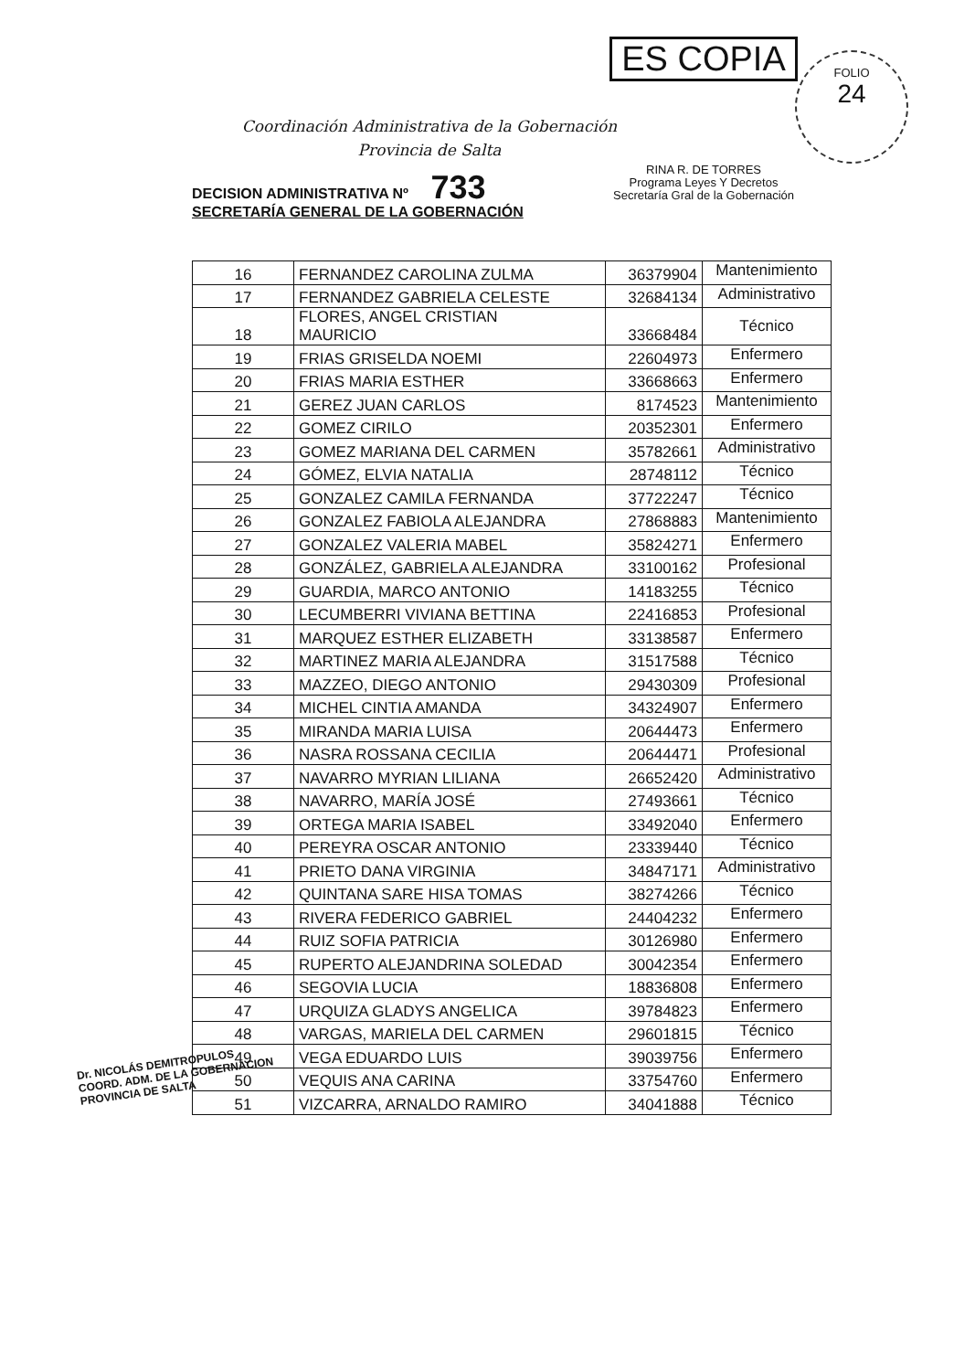Coordinación Administrativa de la Gobernación
Provincia de Salta
ES COPIA
RINA R. DE TORRES
Programa Leyes Y Decretos
Secretaría Gral de la Gobernación
FOLIO
24
DECISION ADMINISTRATIVA Nº 733
SECRETARÍA GENERAL DE LA GOBERNACIÓN
| 16 | FERNANDEZ CAROLINA ZULMA | 36379904 | Mantenimiento |
| 17 | FERNANDEZ GABRIELA CELESTE | 32684134 | Administrativo |
| 18 | FLORES, ANGEL CRISTIAN MAURICIO | 33668484 | Técnico |
| 19 | FRIAS GRISELDA NOEMI | 22604973 | Enfermero |
| 20 | FRIAS MARIA ESTHER | 33668663 | Enfermero |
| 21 | GEREZ JUAN CARLOS | 8174523 | Mantenimiento |
| 22 | GOMEZ CIRILO | 20352301 | Enfermero |
| 23 | GOMEZ MARIANA DEL CARMEN | 35782661 | Administrativo |
| 24 | GÓMEZ, ELVIA NATALIA | 28748112 | Técnico |
| 25 | GONZALEZ CAMILA FERNANDA | 37722247 | Técnico |
| 26 | GONZALEZ FABIOLA ALEJANDRA | 27868883 | Mantenimiento |
| 27 | GONZALEZ VALERIA MABEL | 35824271 | Enfermero |
| 28 | GONZÁLEZ, GABRIELA ALEJANDRA | 33100162 | Profesional |
| 29 | GUARDIA, MARCO ANTONIO | 14183255 | Técnico |
| 30 | LECUMBERRI VIVIANA BETTINA | 22416853 | Profesional |
| 31 | MARQUEZ ESTHER ELIZABETH | 33138587 | Enfermero |
| 32 | MARTINEZ MARIA ALEJANDRA | 31517588 | Técnico |
| 33 | MAZZEO, DIEGO ANTONIO | 29430309 | Profesional |
| 34 | MICHEL CINTIA AMANDA | 34324907 | Enfermero |
| 35 | MIRANDA MARIA LUISA | 20644473 | Enfermero |
| 36 | NASRA ROSSANA CECILIA | 20644471 | Profesional |
| 37 | NAVARRO MYRIAN LILIANA | 26652420 | Administrativo |
| 38 | NAVARRO, MARÍA JOSÉ | 27493661 | Técnico |
| 39 | ORTEGA MARIA ISABEL | 33492040 | Enfermero |
| 40 | PEREYRA OSCAR ANTONIO | 23339440 | Técnico |
| 41 | PRIETO DANA VIRGINIA | 34847171 | Administrativo |
| 42 | QUINTANA SARE HISA TOMAS | 38274266 | Técnico |
| 43 | RIVERA FEDERICO GABRIEL | 24404232 | Enfermero |
| 44 | RUIZ SOFIA PATRICIA | 30126980 | Enfermero |
| 45 | RUPERTO ALEJANDRINA SOLEDAD | 30042354 | Enfermero |
| 46 | SEGOVIA LUCIA | 18836808 | Enfermero |
| 47 | URQUIZA GLADYS ANGELICA | 39784823 | Enfermero |
| 48 | VARGAS, MARIELA DEL CARMEN | 29601815 | Técnico |
| 49 | VEGA EDUARDO LUIS | 39039756 | Enfermero |
| 50 | VEQUIS ANA CARINA | 33754760 | Enfermero |
| 51 | VIZCARRA, ARNALDO RAMIRO | 34041888 | Técnico |
Dr. NICOLÁS DEMITROPULOS
COORD. ADM. DE LA GOBERNACION
PROVINCIA DE SALTA